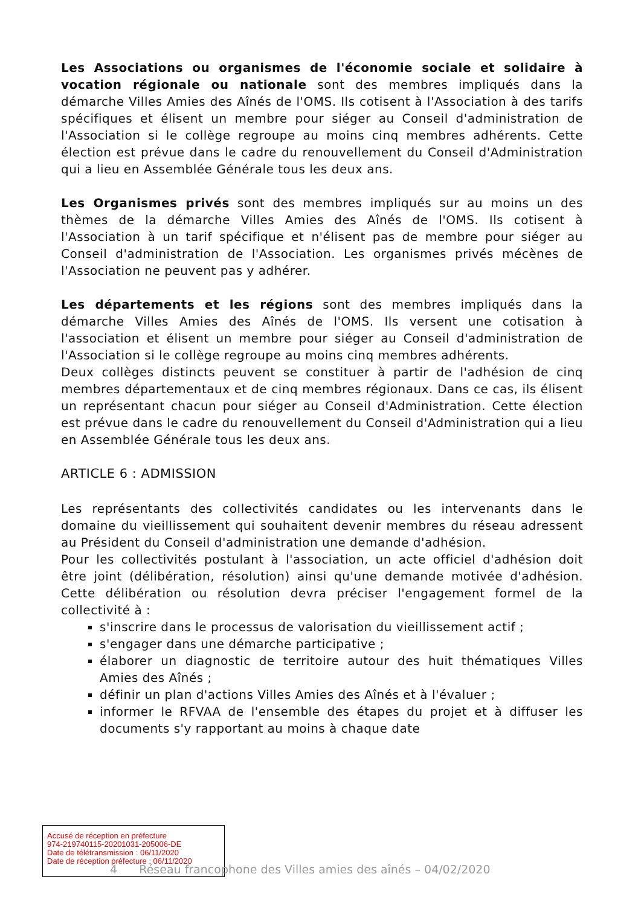Les Associations ou organismes de l'économie sociale et solidaire à vocation régionale ou nationale sont des membres impliqués dans la démarche Villes Amies des Aînés de l'OMS. Ils cotisent à l'Association à des tarifs spécifiques et élisent un membre pour siéger au Conseil d'administration de l'Association si le collège regroupe au moins cinq membres adhérents. Cette élection est prévue dans le cadre du renouvellement du Conseil d'Administration qui a lieu en Assemblée Générale tous les deux ans.
Les Organismes privés sont des membres impliqués sur au moins un des thèmes de la démarche Villes Amies des Aînés de l'OMS. Ils cotisent à l'Association à un tarif spécifique et n'élisent pas de membre pour siéger au Conseil d'administration de l'Association. Les organismes privés mécènes de l'Association ne peuvent pas y adhérer.
Les départements et les régions sont des membres impliqués dans la démarche Villes Amies des Aînés de l'OMS. Ils versent une cotisation à l'association et élisent un membre pour siéger au Conseil d'administration de l'Association si le collège regroupe au moins cinq membres adhérents.
Deux collèges distincts peuvent se constituer à partir de l'adhésion de cinq membres départementaux et de cinq membres régionaux. Dans ce cas, ils élisent un représentant chacun pour siéger au Conseil d'Administration. Cette élection est prévue dans le cadre du renouvellement du Conseil d'Administration qui a lieu en Assemblée Générale tous les deux ans.
ARTICLE 6 : ADMISSION
Les représentants des collectivités candidates ou les intervenants dans le domaine du vieillissement qui souhaitent devenir membres du réseau adressent au Président du Conseil d'administration une demande d'adhésion.
Pour les collectivités postulant à l'association, un acte officiel d'adhésion doit être joint (délibération, résolution) ainsi qu'une demande motivée d'adhésion. Cette délibération ou résolution devra préciser l'engagement formel de la collectivité à :
s'inscrire dans le processus de valorisation du vieillissement actif ;
s'engager dans une démarche participative ;
élaborer un diagnostic de territoire autour des huit thématiques Villes Amies des Aînés ;
définir un plan d'actions Villes Amies des Aînés et à l'évaluer ;
informer le RFVAA de l'ensemble des étapes du projet et à diffuser les documents s'y rapportant au moins à chaque date
Accusé de réception en préfecture
974-219740115-20201031-205006-DE
Date de télétransmission : 06/11/2020
Date de réception préfecture : 06/11/2020
4 Réseau francophone des Villes amies des aînés – 04/02/2020